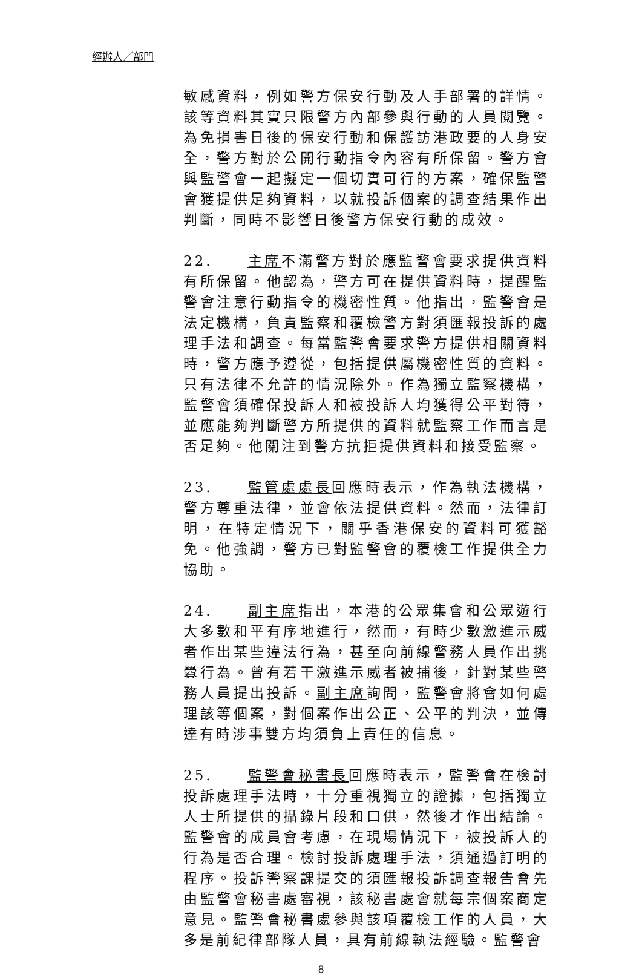經辦人／部門
敏感資料，例如警方保安行動及人手部署的詳情。該等資料其實只限警方內部參與行動的人員閱覽。為免損害日後的保安行動和保護訪港政要的人身安全，警方對於公開行動指令內容有所保留。警方會與監警會一起擬定一個切實可行的方案，確保監警會獲提供足夠資料，以就投訴個案的調查結果作出判斷，同時不影響日後警方保安行動的成效。
22. 主席不滿警方對於應監警會要求提供資料有所保留。他認為，警方可在提供資料時，提醒監警會注意行動指令的機密性質。他指出，監警會是法定機構，負責監察和覆檢警方對須匯報投訴的處理手法和調查。每當監警會要求警方提供相關資料時，警方應予遵從，包括提供屬機密性質的資料。只有法律不允許的情況除外。作為獨立監察機構，監警會須確保投訴人和被投訴人均獲得公平對待，並應能夠判斷警方所提供的資料就監察工作而言是否足夠。他關注到警方抗拒提供資料和接受監察。
23. 監管處處長回應時表示，作為執法機構，警方尊重法律，並會依法提供資料。然而，法律訂明，在特定情況下，關乎香港保安的資料可獲豁免。他強調，警方已對監警會的覆檢工作提供全力協助。
24. 副主席指出，本港的公眾集會和公眾遊行大多數和平有序地進行，然而，有時少數激進示威者作出某些違法行為，甚至向前線警務人員作出挑釁行為。曾有若干激進示威者被捕後，針對某些警務人員提出投訴。副主席詢問，監警會將會如何處理該等個案，對個案作出公正、公平的判決，並傳達有時涉事雙方均須負上責任的信息。
25. 監警會秘書長回應時表示，監警會在檢討投訴處理手法時，十分重視獨立的證據，包括獨立人士所提供的攝錄片段和口供，然後才作出結論。監警會的成員會考慮，在現場情況下，被投訴人的行為是否合理。檢討投訴處理手法，須通過訂明的程序。投訴警察課提交的須匯報投訴調查報告會先由監警會秘書處審視，該秘書處會就每宗個案商定意見。監警會秘書處參與該項覆檢工作的人員，大多是前紀律部隊人員，具有前線執法經驗。監警會
8